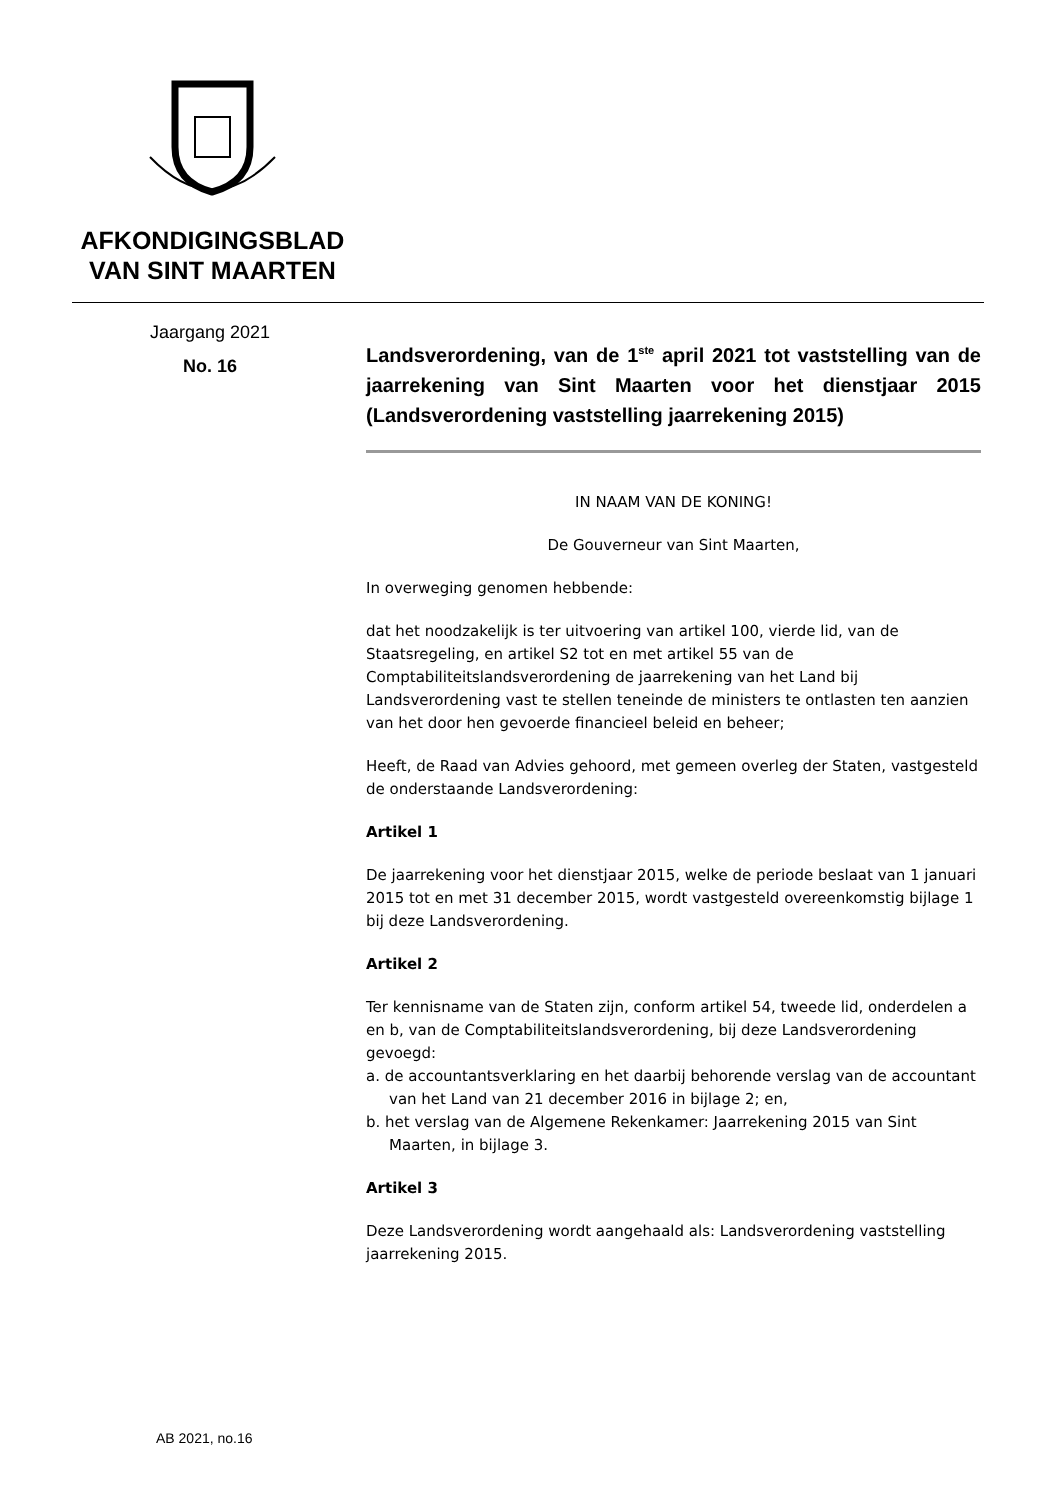AFKONDIGINGSBLAD VAN SINT MAARTEN
Jaargang 2021
No. 16
Landsverordening, van de 1<sup>ste</sup> april 2021 tot vaststelling van de jaarrekening van Sint Maarten voor het dienstjaar 2015 (Landsverordening vaststelling jaarrekening 2015)
IN NAAM VAN DE KONING!
De Gouverneur van Sint Maarten,
In overweging genomen hebbende:
dat het noodzakelijk is ter uitvoering van artikel 100, vierde lid, van de Staatsregeling, en artikel S2 tot en met artikel 55 van de Comptabiliteitslandsverordening de jaarrekening van het Land bij Landsverordening vast te stellen teneinde de ministers te ontlasten ten aanzien van het door hen gevoerde financieel beleid en beheer;
Heeft, de Raad van Advies gehoord, met gemeen overleg der Staten, vastgesteld de onderstaande Landsverordening:
Artikel 1
De jaarrekening voor het dienstjaar 2015, welke de periode beslaat van 1 januari 2015 tot en met 31 december 2015, wordt vastgesteld overeenkomstig bijlage 1 bij deze Landsverordening.
Artikel 2
Ter kennisname van de Staten zijn, conform artikel 54, tweede lid, onderdelen a en b, van de Comptabiliteitslandsverordening, bij deze Landsverordening gevoegd:
a. de accountantsverklaring en het daarbij behorende verslag van de accountant van het Land van 21 december 2016 in bijlage 2; en,
b. het verslag van de Algemene Rekenkamer: Jaarrekening 2015 van Sint Maarten, in bijlage 3.
Artikel 3
Deze Landsverordening wordt aangehaald als: Landsverordening vaststelling jaarrekening 2015.
AB 2021, no.16